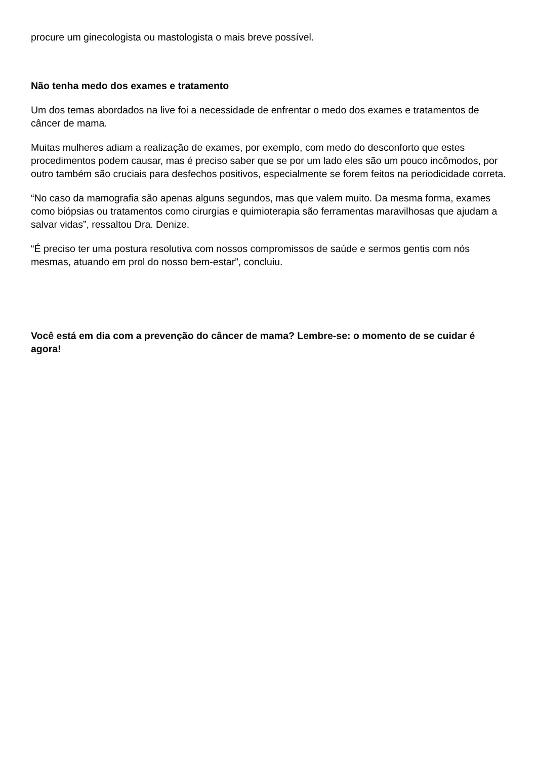procure um ginecologista ou mastologista o mais breve possível.
Não tenha medo dos exames e tratamento
Um dos temas abordados na live foi a necessidade de enfrentar o medo dos exames e tratamentos de câncer de mama.
Muitas mulheres adiam a realização de exames, por exemplo, com medo do desconforto que estes procedimentos podem causar, mas é preciso saber que se por um lado eles são um pouco incômodos, por outro também são cruciais para desfechos positivos, especialmente se forem feitos na periodicidade correta.
“No caso da mamografia são apenas alguns segundos, mas que valem muito. Da mesma forma, exames como biópsias ou tratamentos como cirurgias e quimioterapia são ferramentas maravilhosas que ajudam a salvar vidas”, ressaltou Dra. Denize.
“É preciso ter uma postura resolutiva com nossos compromissos de saúde e sermos gentis com nós mesmas, atuando em prol do nosso bem-estar”, concluiu.
Você está em dia com a prevenção do câncer de mama? Lembre-se: o momento de se cuidar é agora!